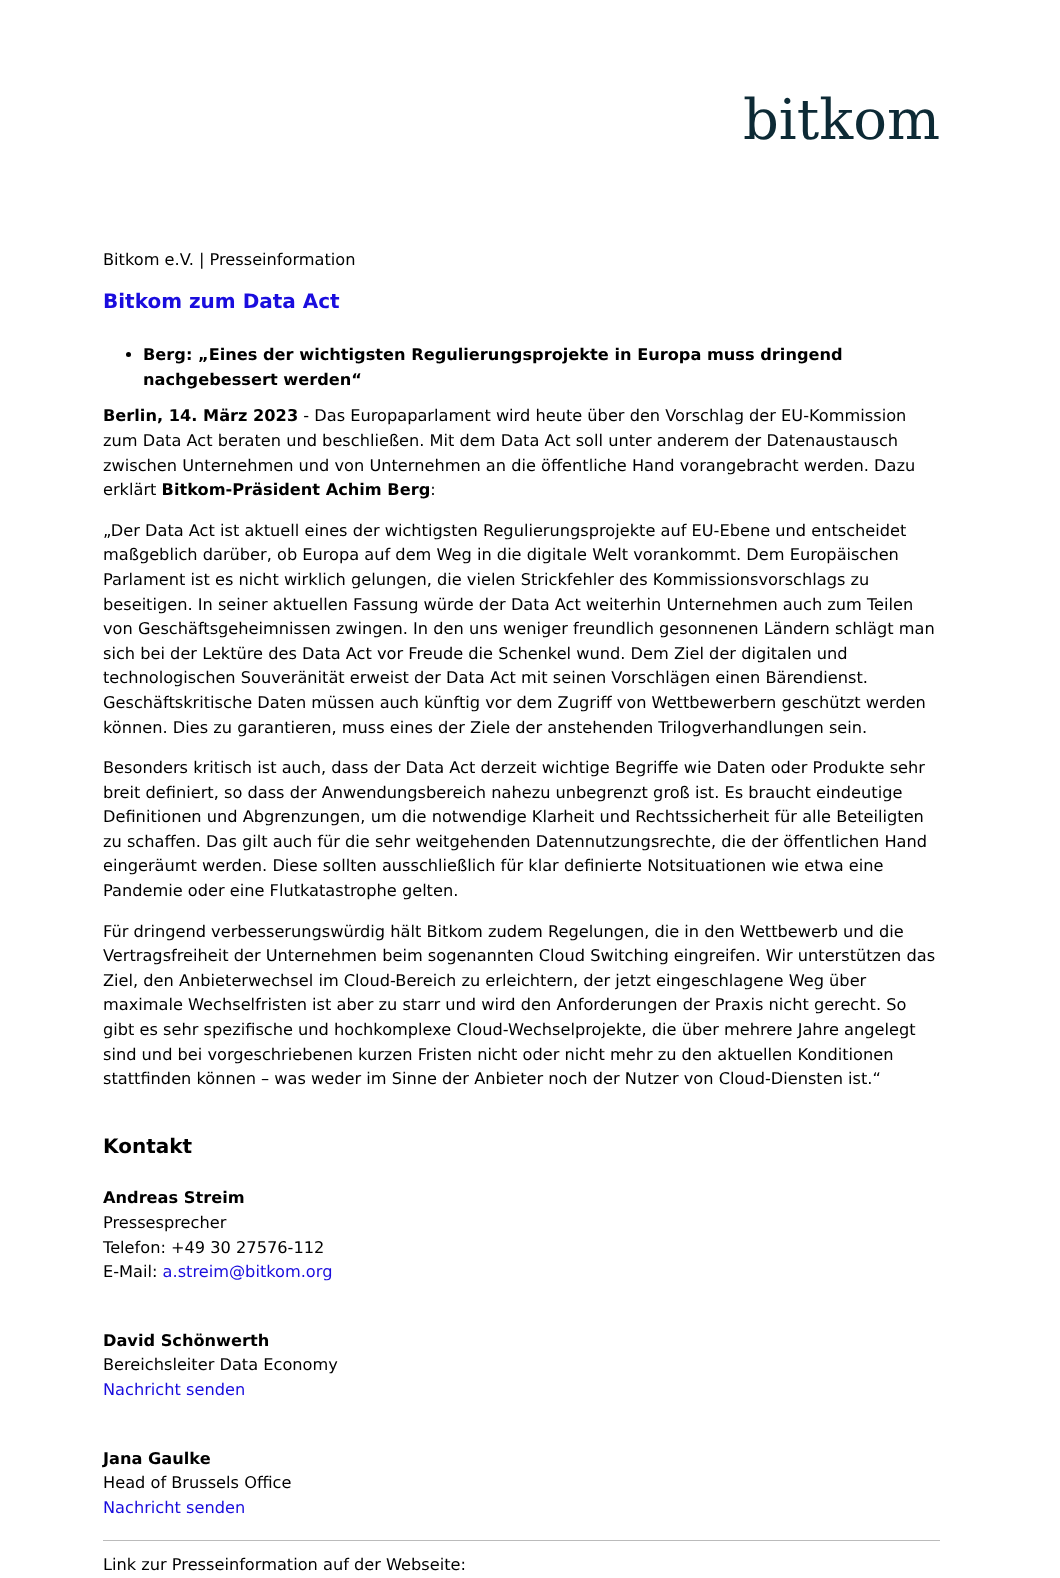bitkom
Bitkom e.V. | Presseinformation
Bitkom zum Data Act
Berg: „Eines der wichtigsten Regulierungsprojekte in Europa muss dringend nachgebessert werden“
Berlin, 14. März 2023 - Das Europaparlament wird heute über den Vorschlag der EU-Kommission zum Data Act beraten und beschließen. Mit dem Data Act soll unter anderem der Datenaustausch zwischen Unternehmen und von Unternehmen an die öffentliche Hand vorangebracht werden. Dazu erklärt Bitkom-Präsident Achim Berg:
„Der Data Act ist aktuell eines der wichtigsten Regulierungsprojekte auf EU-Ebene und entscheidet maßgeblich darüber, ob Europa auf dem Weg in die digitale Welt vorankommt. Dem Europäischen Parlament ist es nicht wirklich gelungen, die vielen Strickfehler des Kommissionsvorschlags zu beseitigen. In seiner aktuellen Fassung würde der Data Act weiterhin Unternehmen auch zum Teilen von Geschäftsgeheimnissen zwingen. In den uns weniger freundlich gesonnenen Ländern schlägt man sich bei der Lektüre des Data Act vor Freude die Schenkel wund. Dem Ziel der digitalen und technologischen Souveränität erweist der Data Act mit seinen Vorschlägen einen Bärendienst. Geschäftskritische Daten müssen auch künftig vor dem Zugriff von Wettbewerbern geschützt werden können. Dies zu garantieren, muss eines der Ziele der anstehenden Trilogverhandlungen sein.
Besonders kritisch ist auch, dass der Data Act derzeit wichtige Begriffe wie Daten oder Produkte sehr breit definiert, so dass der Anwendungsbereich nahezu unbegrenzt groß ist. Es braucht eindeutige Definitionen und Abgrenzungen, um die notwendige Klarheit und Rechtssicherheit für alle Beteiligten zu schaffen. Das gilt auch für die sehr weitgehenden Datennutzungsrechte, die der öffentlichen Hand eingeräumt werden. Diese sollten ausschließlich für klar definierte Notsituationen wie etwa eine Pandemie oder eine Flutkatastrophe gelten.
Für dringend verbesserungswürdig hält Bitkom zudem Regelungen, die in den Wettbewerb und die Vertragsfreiheit der Unternehmen beim sogenannten Cloud Switching eingreifen. Wir unterstützen das Ziel, den Anbieterwechsel im Cloud-Bereich zu erleichtern, der jetzt eingeschlagene Weg über maximale Wechselfristen ist aber zu starr und wird den Anforderungen der Praxis nicht gerecht. So gibt es sehr spezifische und hochkomplexe Cloud-Wechselprojekte, die über mehrere Jahre angelegt sind und bei vorgeschriebenen kurzen Fristen nicht oder nicht mehr zu den aktuellen Konditionen stattfinden können – was weder im Sinne der Anbieter noch der Nutzer von Cloud-Diensten ist.“
Kontakt
Andreas Streim
Pressesprecher
Telefon: +49 30 27576-112
E-Mail: a.streim@bitkom.org
David Schönwerth
Bereichsleiter Data Economy
Nachricht senden
Jana Gaulke
Head of Brussels Office
Nachricht senden
Link zur Presseinformation auf der Webseite: